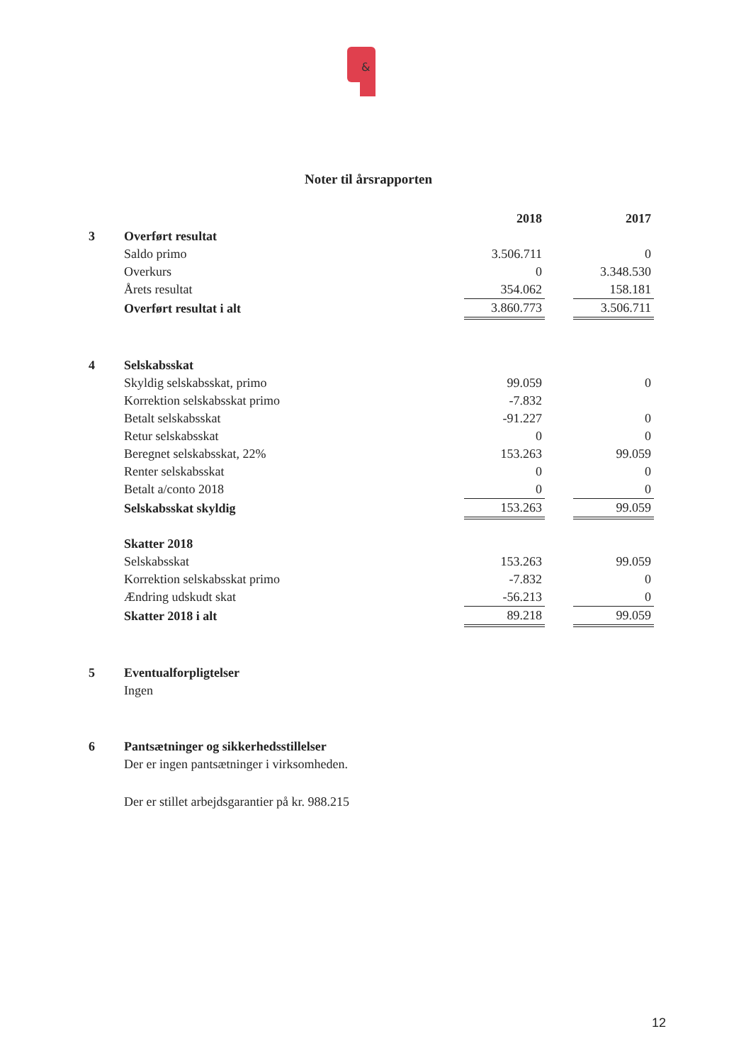&
Noter til årsrapporten
| | | 2018 | | 2017 |
| 3 | Overført resultat | | | |
| | Saldo primo | 3.506.711 | | 0 |
| | Overkurs | 0 | | 3.348.530 |
| | Årets resultat | 354.062 | | 158.181 |
| | Overført resultat i alt | 3.860.773 | | 3.506.711 |
| 4 | Selskabsskat | | | |
| | Skyldig selskabsskat, primo | 99.059 | | 0 |
| | Korrektion selskabsskat primo | -7.832 | | |
| | Betalt selskabsskat | -91.227 | | 0 |
| | Retur selskabsskat | 0 | | 0 |
| | Beregnet selskabsskat, 22% | 153.263 | | 99.059 |
| | Renter selskabsskat | 0 | | 0 |
| | Betalt a/conto 2018 | 0 | | 0 |
| | Selskabsskat skyldig | 153.263 | | 99.059 |
| | Skatter 2018 | | | |
| | Selskabsskat | 153.263 | | 99.059 |
| | Korrektion selskabsskat primo | -7.832 | | 0 |
| | Ændring udskudt skat | -56.213 | | 0 |
| | Skatter 2018 i alt | 89.218 | | 99.059 |
| 5 | Eventualforpligtelser | | | |
| | Ingen | | | |
| 6 | Pantsætninger og sikkerhedsstillelser | | | |
| | Der er ingen pantsætninger i virksomheden. | | | |
| | Der er stillet arbejdsgarantier på kr. 988.215 | | | |
12